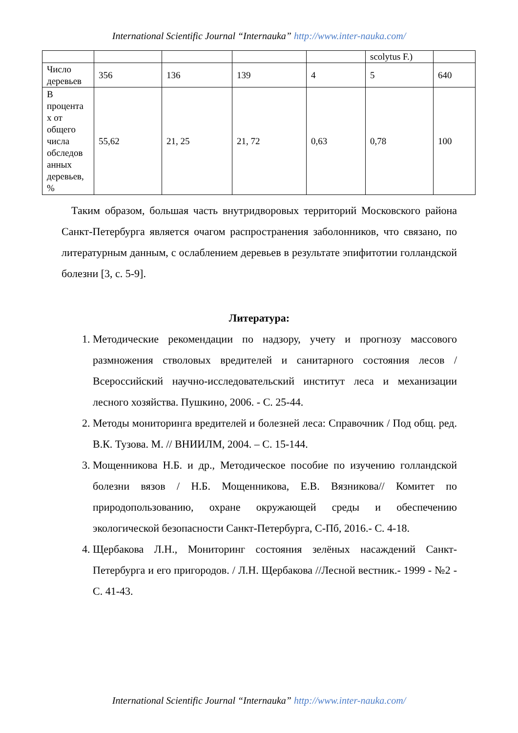International Scientific Journal “Internauka” http://www.inter-nauka.com/
| | | | | | scolytus F.) | |
| Число деревьев | 356 | 136 | 139 | 4 | 5 | 640 |
| В процента х от общего числа обследов анных деревьев, % | 55,62 | 21, 25 | 21, 72 | 0,63 | 0,78 | 100 |
Таким образом, большая часть внутридворовых территорий Московского района Санкт-Петербурга является очагом распространения заболонников, что связано, по литературным данным, с ослаблением деревьев в результате эпифитотии голландской болезни [3, с. 5-9].
Литература:
1. Методические рекомендации по надзору, учету и прогнозу массового размножения стволовых вредителей и санитарного состояния лесов / Всероссийский научно-исследовательский институт леса и механизации лесного хозяйства. Пушкино, 2006. - С. 25-44.
2. Методы мониторинга вредителей и болезней леса: Справочник / Под общ. ред. В.К. Тузова. М. // ВНИИЛМ, 2004. – С. 15-144.
3. Мощенникова Н.Б. и др., Методическое пособие по изучению голландской болезни вязов / Н.Б. Мощенникова, Е.В. Вязникова// Комитет по природопользованию, охране окружающей среды и обеспечению экологической безопасности Санкт-Петербурга, С-Пб, 2016.- С. 4-18.
4. Щербакова Л.Н., Мониторинг состояния зелёных насаждений Санкт-Петербурга и его пригородов. / Л.Н. Щербакова //Лесной вестник.- 1999 - №2 - С. 41-43.
International Scientific Journal “Internauka” http://www.inter-nauka.com/